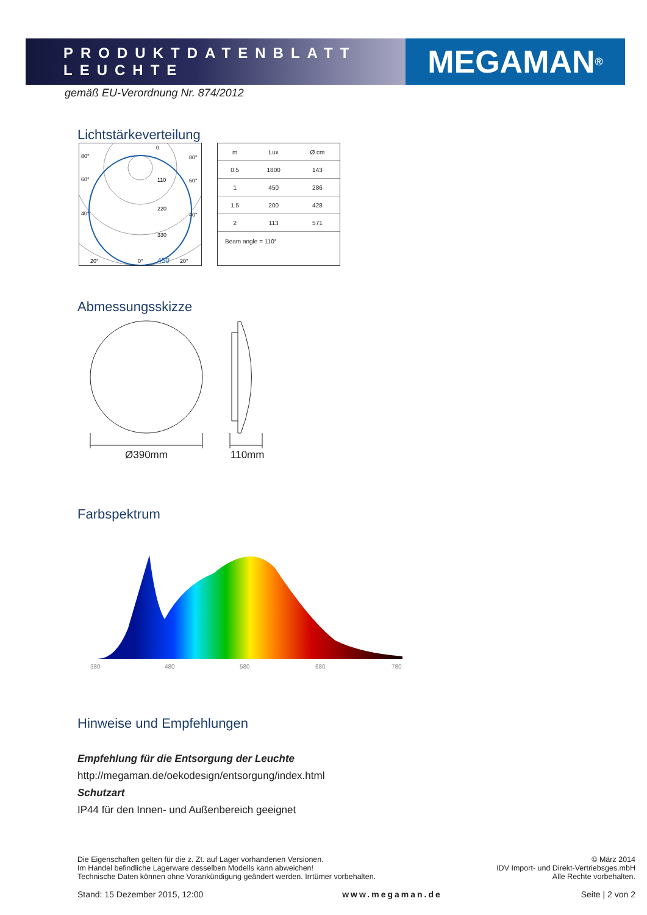PRODUKTDATENBLATT LEUCHTE
MEGAMAN<sup>®</sup>
gemäß EU-Verordnung Nr. 874/2012
Lichtstärkeverteilung
110
220
330
450
80°
80°
60°
60°
40°
40°
20°
20°
0°
0
| m | Lux | Ø cm |
| --- | --- | --- |
| 0.5 | 1800 | 143 |
| 1 | 450 | 286 |
| 1.5 | 200 | 428 |
| 2 | 113 | 571 |
Beam angle = 110°
Abmessungsskizze
Ø390mm 110mm
Farbspektrum
380
480
580
680
780
Hinweise und Empfehlungen
Empfehlung für die Entsorgung der Leuchte
http://megaman.de/oekodesign/entsorgung/index.html
Schutzart
IP44 für den Innen- und Außenbereich geeignet
Die Eigenschaften gelten für die z. Zt. auf Lager vorhandenen Versionen.
Im Handel befindliche Lagerware desselben Modells kann abweichen!
Technische Daten können ohne Vorankündigung geändert werden. Irrtümer vorbehalten.
© März 2014
IDV Import- und Direkt-Vertriebsges.mbH
Alle Rechte vorbehalten.
Stand: 15 Dezember 2015, 12:00 www.megaman.de Seite | 2 von 2